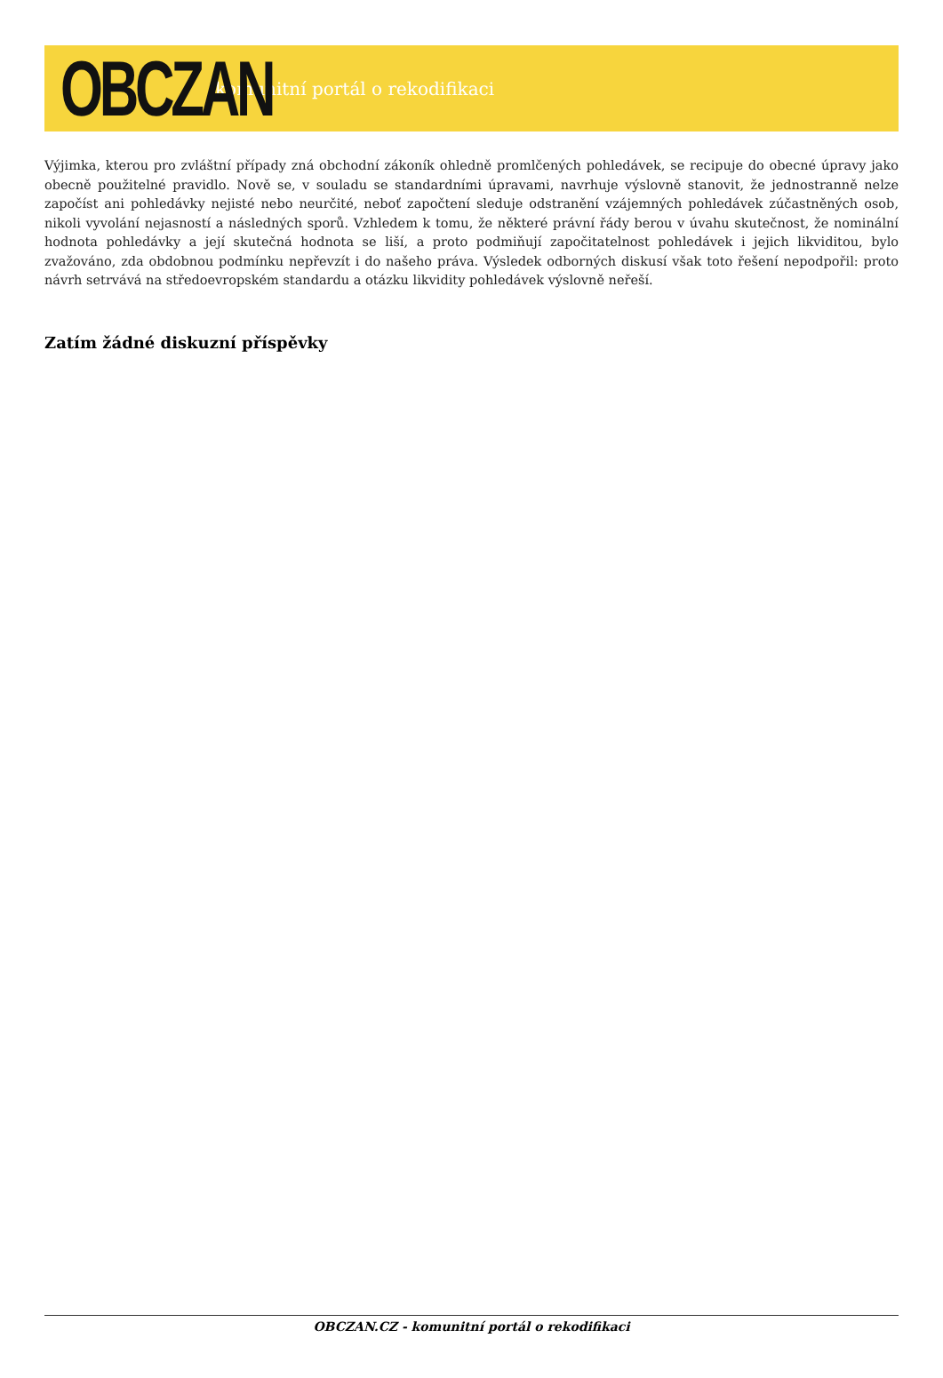OBCZAN
komunitní portál o rekodifikaci
Výjimka, kterou pro zvláštní případy zná obchodní zákoník ohledně promlčených pohledávek, se recipuje do obecné úpravy jako obecně použitelné pravidlo. Nově se, v souladu se standardními úpravami, navrhuje výslovně stanovit, že jednostranně nelze započíst ani pohledávky nejisté nebo neurčité, neboť započtení sleduje odstranění vzájemných pohledávek zúčastněných osob, nikoli vyvolání nejasností a následných sporů. Vzhledem k tomu, že některé právní řády berou v úvahu skutečnost, že nominální hodnota pohledávky a její skutečná hodnota se liší, a proto podmiňují započitatelnost pohledávek i jejich likviditou, bylo zvažováno, zda obdobnou podmínku nepřevzít i do našeho práva. Výsledek odborných diskusí však toto řešení nepodpořil: proto návrh setrvává na středoevropském standardu a otázku likvidity pohledávek výslovně neřeší.
Zatím žádné diskuzní příspěvky
OBCZAN.CZ - komunitní portál o rekodifikaci